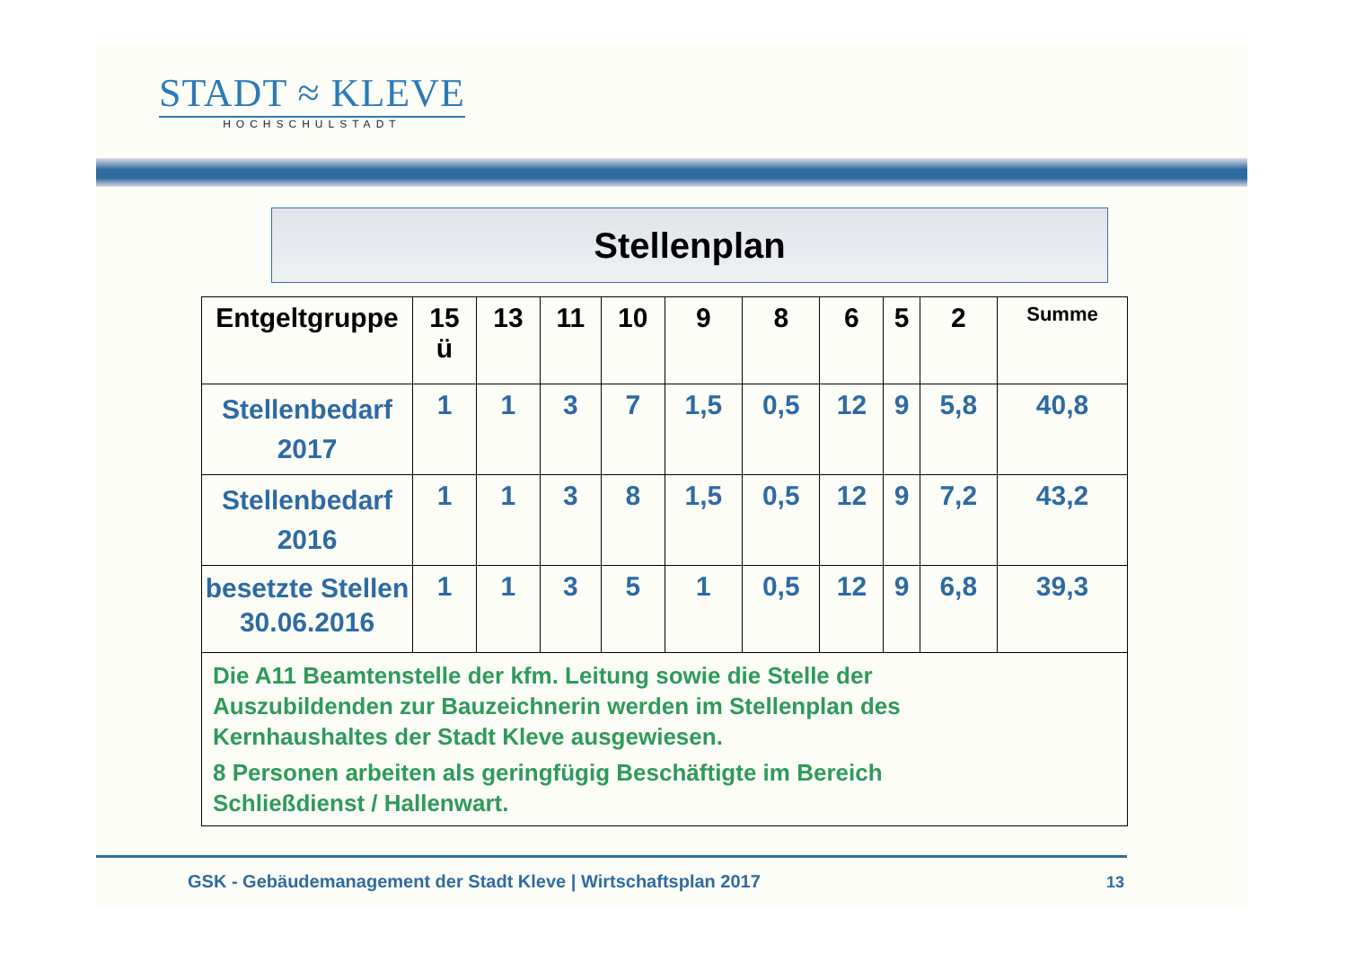STADT ≈ KLEVE
HOCHSCHULSTADT
Stellenplan
| Entgeltgruppe | 15 ü | 13 | 11 | 10 | 9 | 8 | 6 | 5 | 2 | Summe |
| --- | --- | --- | --- | --- | --- | --- | --- | --- | --- | --- |
| Stellenbedarf 2017 | 1 | 1 | 3 | 7 | 1,5 | 0,5 | 12 | 9 | 5,8 | 40,8 |
| Stellenbedarf 2016 | 1 | 1 | 3 | 8 | 1,5 | 0,5 | 12 | 9 | 7,2 | 43,2 |
| besetzte Stellen 30.06.2016 | 1 | 1 | 3 | 5 | 1 | 0,5 | 12 | 9 | 6,8 | 39,3 |
| Die A11 Beamtenstelle der kfm. Leitung sowie die Stelle der Auszubildenden zur Bauzeichnerin werden im Stellenplan des Kernhaushaltes der Stadt Kleve ausgewiesen. 8 Personen arbeiten als geringfügig Beschäftigte im Bereich Schließdienst / Hallenwart. | | | | | | | | | | |
GSK - Gebäudemanagement der Stadt Kleve | Wirtschaftsplan 2017
13